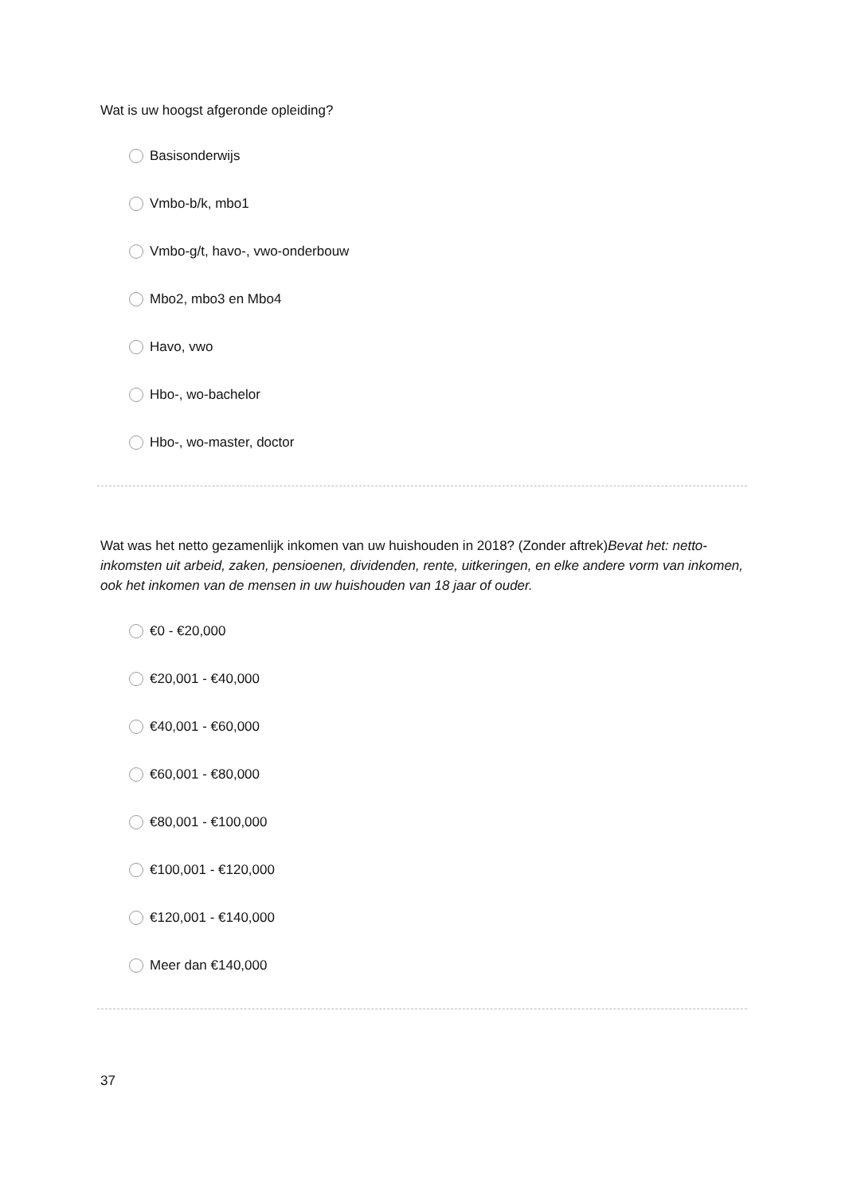Wat is uw hoogst afgeronde opleiding?
Basisonderwijs
Vmbo-b/k, mbo1
Vmbo-g/t, havo-, vwo-onderbouw
Mbo2, mbo3 en Mbo4
Havo, vwo
Hbo-, wo-bachelor
Hbo-, wo-master, doctor
Wat was het netto gezamenlijk inkomen van uw huishouden in 2018? (Zonder aftrek)Bevat het: netto-inkomsten uit arbeid, zaken, pensioenen, dividenden, rente, uitkeringen, en elke andere vorm van inkomen, ook het inkomen van de mensen in uw huishouden van 18 jaar of ouder.
€0 - €20,000
€20,001 - €40,000
€40,001 - €60,000
€60,001 - €80,000
€80,001 - €100,000
€100,001 - €120,000
€120,001 - €140,000
Meer dan €140,000
37